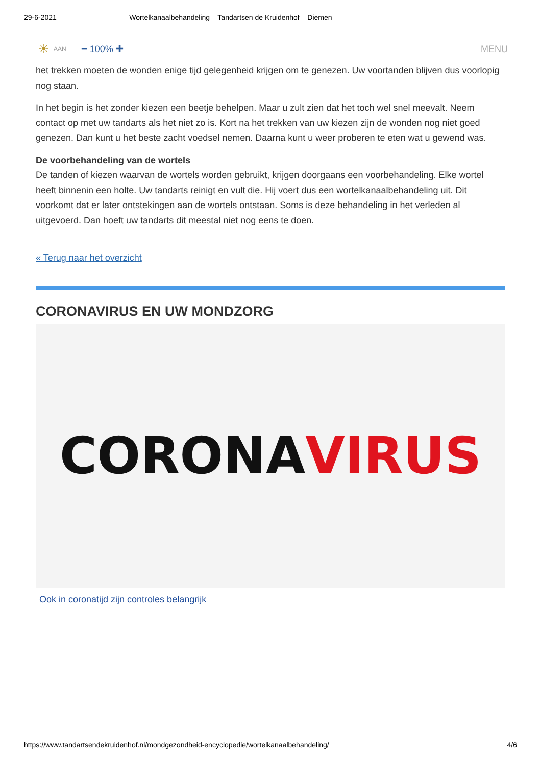29-6-2021 Wortelkanaalbehandeling – Tandartsen de Kruidenhof – Diemen
☀ AAN ━ 100% ✚ MENU
het trekken moeten de wonden enige tijd gelegenheid krijgen om te genezen. Uw voortanden blijven dus voorlopig nog staan.
In het begin is het zonder kiezen een beetje behelpen. Maar u zult zien dat het toch wel snel meevalt. Neem contact op met uw tandarts als het niet zo is. Kort na het trekken van uw kiezen zijn de wonden nog niet goed genezen. Dan kunt u het beste zacht voedsel nemen. Daarna kunt u weer proberen te eten wat u gewend was.
De voorbehandeling van de wortels
De tanden of kiezen waarvan de wortels worden gebruikt, krijgen doorgaans een voorbehandeling. Elke wortel heeft binnenin een holte. Uw tandarts reinigt en vult die. Hij voert dus een wortelkanaalbehandeling uit. Dit voorkomt dat er later ontstekingen aan de wortels ontstaan. Soms is deze behandeling in het verleden al uitgevoerd. Dan hoeft uw tandarts dit meestal niet nog eens te doen.
« Terug naar het overzicht
CORONAVIRUS EN UW MONDZORG
CORONA VIRUS
Ook in coronatijd zijn controles belangrijk
https://www.tandartsendekruidenhof.nl/mondgezondheid-encyclopedie/wortelkanaalbehandeling/ 4/6